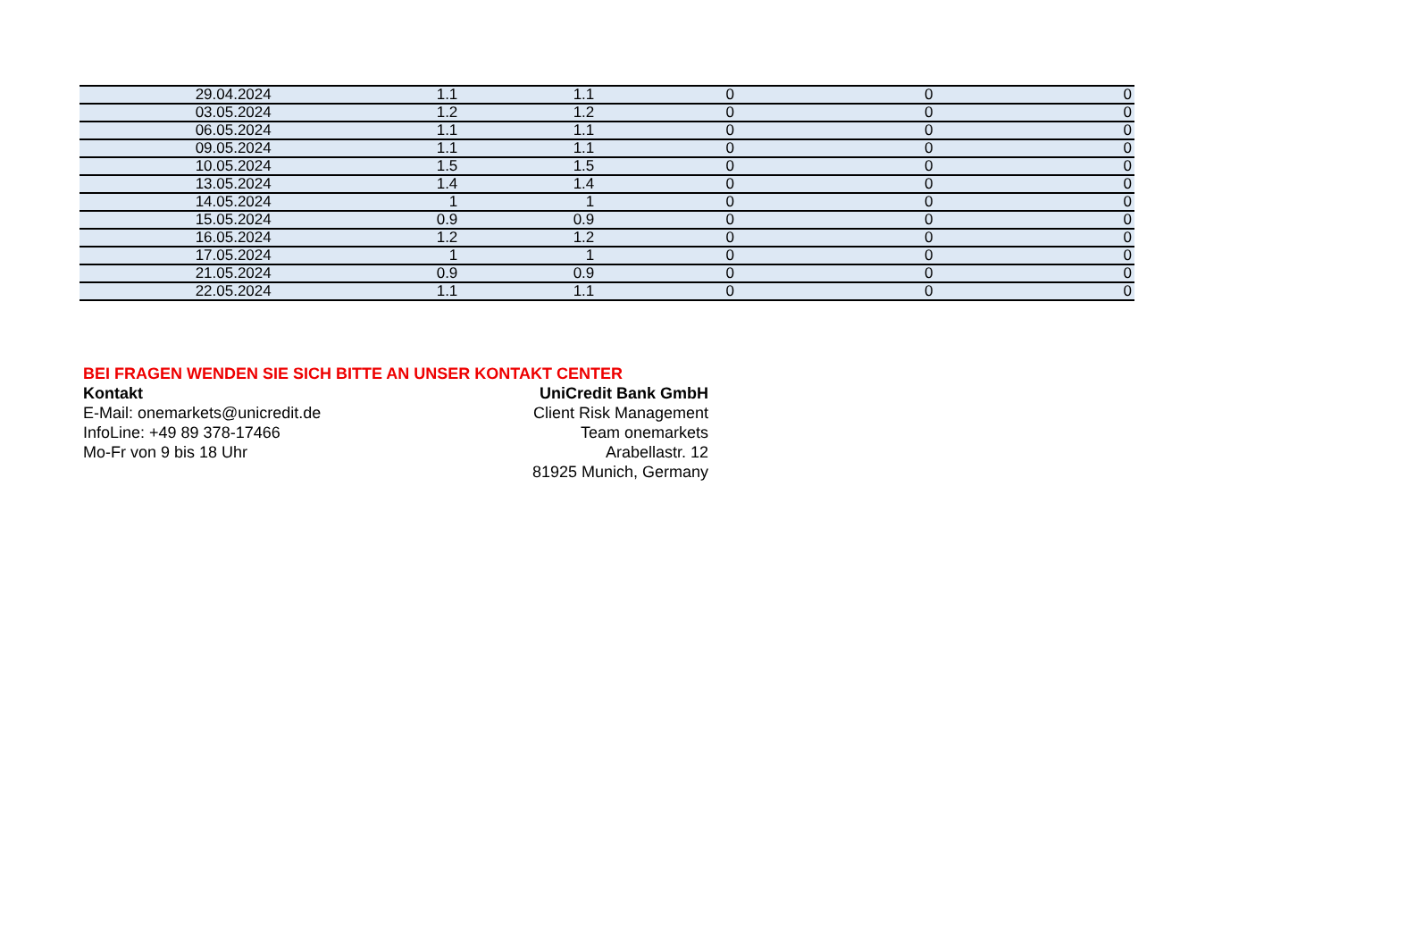| 29.04.2024 | 1.1 | 1.1 | 0 | 0 | 0 |
| 03.05.2024 | 1.2 | 1.2 | 0 | 0 | 0 |
| 06.05.2024 | 1.1 | 1.1 | 0 | 0 | 0 |
| 09.05.2024 | 1.1 | 1.1 | 0 | 0 | 0 |
| 10.05.2024 | 1.5 | 1.5 | 0 | 0 | 0 |
| 13.05.2024 | 1.4 | 1.4 | 0 | 0 | 0 |
| 14.05.2024 | 1 | 1 | 0 | 0 | 0 |
| 15.05.2024 | 0.9 | 0.9 | 0 | 0 | 0 |
| 16.05.2024 | 1.2 | 1.2 | 0 | 0 | 0 |
| 17.05.2024 | 1 | 1 | 0 | 0 | 0 |
| 21.05.2024 | 0.9 | 0.9 | 0 | 0 | 0 |
| 22.05.2024 | 1.1 | 1.1 | 0 | 0 | 0 |
BEI FRAGEN WENDEN SIE SICH BITTE AN UNSER KONTAKT CENTER
Kontakt
E-Mail: onemarkets@unicredit.de
InfoLine: +49 89 378-17466
Mo-Fr von 9 bis 18 Uhr
UniCredit Bank GmbH
Client Risk Management
Team onemarkets
Arabellastr. 12
81925 Munich, Germany